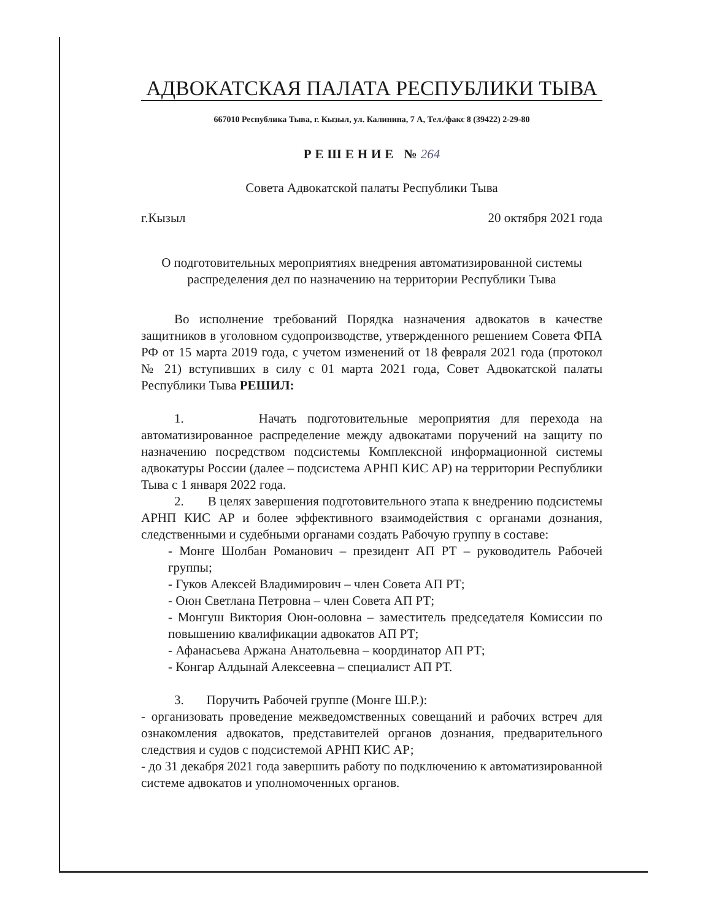АДВОКАТСКАЯ ПАЛАТА РЕСПУБЛИКИ ТЫВА
667010 Республика Тыва, г. Кызыл, ул. Калинина, 7 А, Тел./факс 8 (39422) 2-29-80
РЕШЕНИЕ №264
Совета Адвокатской палаты Республики Тыва
г.Кызыл 20 октября 2021 года
О подготовительных мероприятиях внедрения автоматизированной системы распределения дел по назначению на территории Республики Тыва
Во исполнение требований Порядка назначения адвокатов в качестве защитников в уголовном судопроизводстве, утвержденного решением Совета ФПА РФ от 15 марта 2019 года, с учетом изменений от 18 февраля 2021 года (протокол № 21) вступивших в силу с 01 марта 2021 года, Совет Адвокатской палаты Республики Тыва РЕШИЛ:
1. Начать подготовительные мероприятия для перехода на автоматизированное распределение между адвокатами поручений на защиту по назначению посредством подсистемы Комплексной информационной системы адвокатуры России (далее – подсистема АРНП КИС АР) на территории Республики Тыва с 1 января 2022 года.
2. В целях завершения подготовительного этапа к внедрению подсистемы АРНП КИС АР и более эффективного взаимодействия с органами дознания, следственными и судебными органами создать Рабочую группу в составе:
- Монге Шолбан Романович – президент АП РТ – руководитель Рабочей группы;
- Гуков Алексей Владимирович – член Совета АП РТ;
- Оюн Светлана Петровна – член Совета АП РТ;
- Монгуш Виктория Оюн-ооловна – заместитель председателя Комиссии по повышению квалификации адвокатов АП РТ;
- Афанасьева Аржана Анатольевна – координатор АП РТ;
- Конгар Алдынай Алексеевна – специалист АП РТ.
3. Поручить Рабочей группе (Монге Ш.Р.):
- организовать проведение межведомственных совещаний и рабочих встреч для ознакомления адвокатов, представителей органов дознания, предварительного следствия и судов с подсистемой АРНП КИС АР;
- до 31 декабря 2021 года завершить работу по подключению к автоматизированной системе адвокатов и уполномоченных органов.